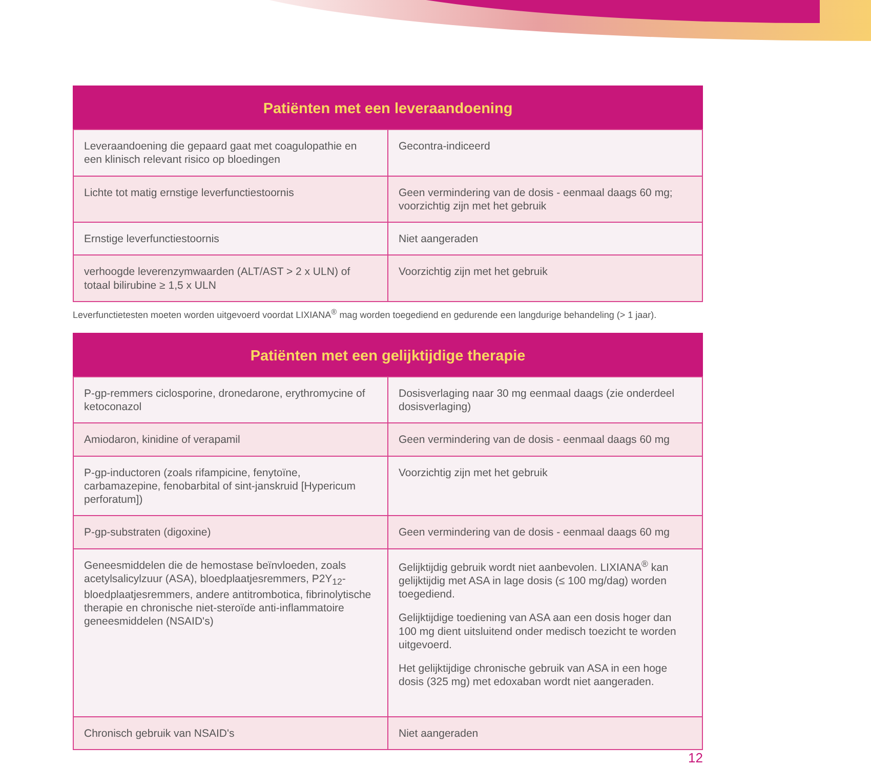| Patiënten met een leveraandoening | |
| --- | --- |
| Leveraandoening die gepaard gaat met coagulopathie en een klinisch relevant risico op bloedingen | Gecontra-indiceerd |
| Lichte tot matig ernstige leverfunctiestoornis | Geen vermindering van de dosis - eenmaal daags 60 mg; voorzichtig zijn met het gebruik |
| Ernstige leverfunctiestoornis | Niet aangeraden |
| verhoogde leverenzymwaarden (ALT/AST > 2 x ULN) of totaal bilirubine ≥ 1,5 x ULN | Voorzichtig zijn met het gebruik |
Leverfunctietesten moeten worden uitgevoerd voordat LIXIANA<sup>®</sup> mag worden toegediend en gedurende een langdurige behandeling (> 1 jaar).
| Patiënten met een gelijktijdige therapie | |
| --- | --- |
| P-gp-remmers ciclosporine, dronedarone, erythromycine of ketoconazol | Dosisverlaging naar 30 mg eenmaal daags (zie onderdeel dosisverlaging) |
| Amiodaron, kinidine of verapamil | Geen vermindering van de dosis - eenmaal daags 60 mg |
| P-gp-inductoren (zoals rifampicine, fenytoïne, carbamazepine, fenobarbital of sint-janskruid [Hypericum perforatum]) | Voorzichtig zijn met het gebruik |
| P-gp-substraten (digoxine) | Geen vermindering van de dosis - eenmaal daags 60 mg |
| Geneesmiddelen die de hemostase beïnvloeden, zoals acetylsalicylzuur (ASA), bloedplaatjesremmers, P2Y<sub>12</sub>-bloedplaatjesremmers, andere antitrombotica, fibrinolytische therapie en chronische niet-steroïde anti-inflammatoire geneesmiddelen (NSAID's) | Gelijktijdig gebruik wordt niet aanbevolen. LIXIANA<sup>®</sup> kan gelijktijdig met ASA in lage dosis (≤ 100 mg/dag) worden toegediend. Gelijktijdige toediening van ASA aan een dosis hoger dan 100 mg dient uitsluitend onder medisch toezicht te worden uitgevoerd. Het gelijktijdige chronische gebruik van ASA in een hoge dosis (325 mg) met edoxaban wordt niet aangeraden. |
| Chronisch gebruik van NSAID's | Niet aangeraden |
12